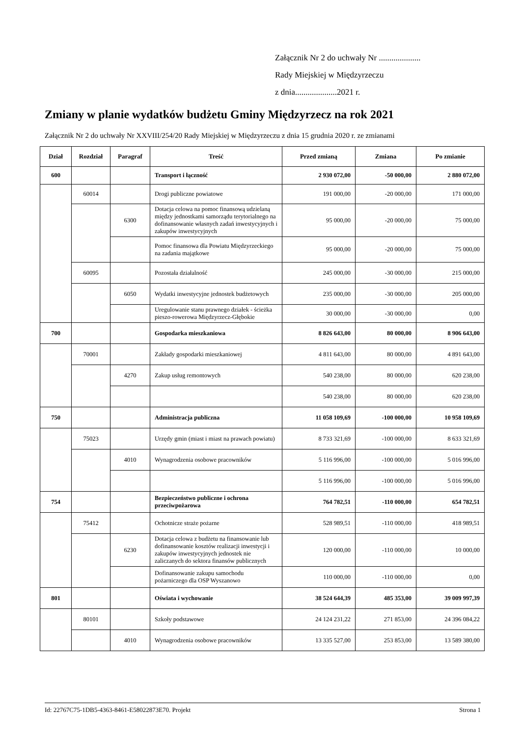Załącznik Nr 2 do uchwały Nr ....................
Rady Miejskiej w Międzyrzeczu
z dnia....................2021 r.
Zmiany w planie wydatków budżetu Gminy Międzyrzecz na rok 2021
Załącznik Nr 2 do uchwały Nr XXVIII/254/20 Rady Miejskiej w Międzyrzeczu z dnia 15 grudnia 2020 r. ze zmianami
| Dział | Rozdział | Paragraf | Treść | Przed zmianą | Zmiana | Po zmianie |
| --- | --- | --- | --- | --- | --- | --- |
| 600 | | | Transport i łączność | 2 930 072,00 | -50 000,00 | 2 880 072,00 |
| | 60014 | | Drogi publiczne powiatowe | 191 000,00 | -20 000,00 | 171 000,00 |
| | | 6300 | Dotacja celowa na pomoc finansową udzielaną między jednostkami samorządu terytorialnego na dofinansowanie własnych zadań inwestycyjnych i zakupów inwestycyjnych | 95 000,00 | -20 000,00 | 75 000,00 |
| | | | Pomoc finansowa dla Powiatu Międzyrzeckiego na zadania majątkowe | 95 000,00 | -20 000,00 | 75 000,00 |
| | 60095 | | Pozostała działalność | 245 000,00 | -30 000,00 | 215 000,00 |
| | | 6050 | Wydatki inwestycyjne jednostek budżetowych | 235 000,00 | -30 000,00 | 205 000,00 |
| | | | Uregulowanie stanu prawnego działek - ścieżka pieszo-rowerowa Międzyrzecz-Głębokie | 30 000,00 | -30 000,00 | 0,00 |
| 700 | | | Gospodarka mieszkaniowa | 8 826 643,00 | 80 000,00 | 8 906 643,00 |
| | 70001 | | Zakłady gospodarki mieszkaniowej | 4 811 643,00 | 80 000,00 | 4 891 643,00 |
| | | 4270 | Zakup usług remontowych | 540 238,00 | 80 000,00 | 620 238,00 |
| | | | | 540 238,00 | 80 000,00 | 620 238,00 |
| 750 | | | Administracja publiczna | 11 058 109,69 | -100 000,00 | 10 958 109,69 |
| | 75023 | | Urzędy gmin (miast i miast na prawach powiatu) | 8 733 321,69 | -100 000,00 | 8 633 321,69 |
| | | 4010 | Wynagrodzenia osobowe pracowników | 5 116 996,00 | -100 000,00 | 5 016 996,00 |
| | | | | 5 116 996,00 | -100 000,00 | 5 016 996,00 |
| 754 | | | Bezpieczeństwo publiczne i ochrona przeciwpożarowa | 764 782,51 | -110 000,00 | 654 782,51 |
| | 75412 | | Ochotnicze straże pożarne | 528 989,51 | -110 000,00 | 418 989,51 |
| | | 6230 | Dotacja celowa z budżetu na finansowanie lub dofinansowanie kosztów realizacji inwestycji i zakupów inwestycyjnych jednostek nie zaliczanych do sektora finansów publicznych | 120 000,00 | -110 000,00 | 10 000,00 |
| | | | Dofinansowanie zakupu samochodu pożarniczego dla OSP Wyszanowo | 110 000,00 | -110 000,00 | 0,00 |
| 801 | | | Oświata i wychowanie | 38 524 644,39 | 485 353,00 | 39 009 997,39 |
| | 80101 | | Szkoły podstawowe | 24 124 231,22 | 271 853,00 | 24 396 084,22 |
| | | 4010 | Wynagrodzenia osobowe pracowników | 13 335 527,00 | 253 853,00 | 13 589 380,00 |
Id: 22767C75-1DB5-4363-8461-E58022873E70. Projekt Strona 1